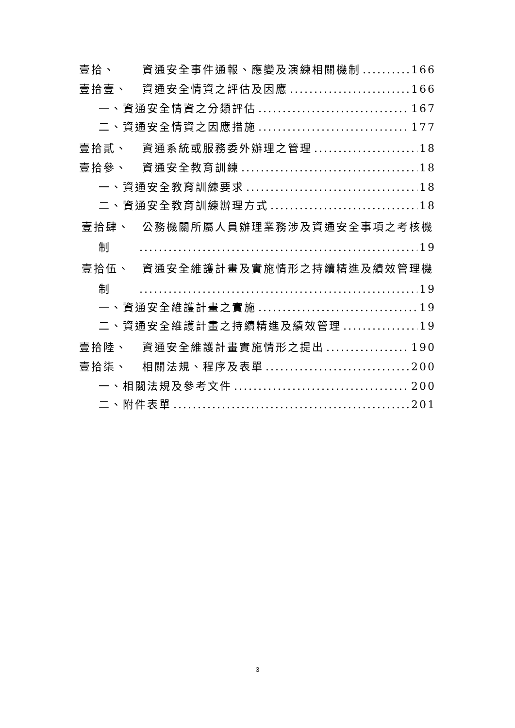壹拾、 資通安全事件通報、應變及演練相關機制 166
壹拾壹、 資通安全情資之評估及因應 166
一、資通安全情資之分類評估 167
二、資通安全情資之因應措施 177
壹拾貳、 資通系統或服務委外辦理之管理 18
壹拾參、 資通安全教育訓練 18
一、資通安全教育訓練要求 18
二、資通安全教育訓練辦理方式 18
壹拾肆、　公務機關所屬人員辦理業務涉及資通安全事項之考核機
制 19
壹拾伍、　資通安全維護計畫及實施情形之持續精進及績效管理機
制 19
一、資通安全維護計畫之實施 19
二、資通安全維護計畫之持續精進及績效管理 19
壹拾陸、 資通安全維護計畫實施情形之提出 190
壹拾柒、 相關法規、程序及表單 200
一、相關法規及參考文件 200
二、附件表單 201
3